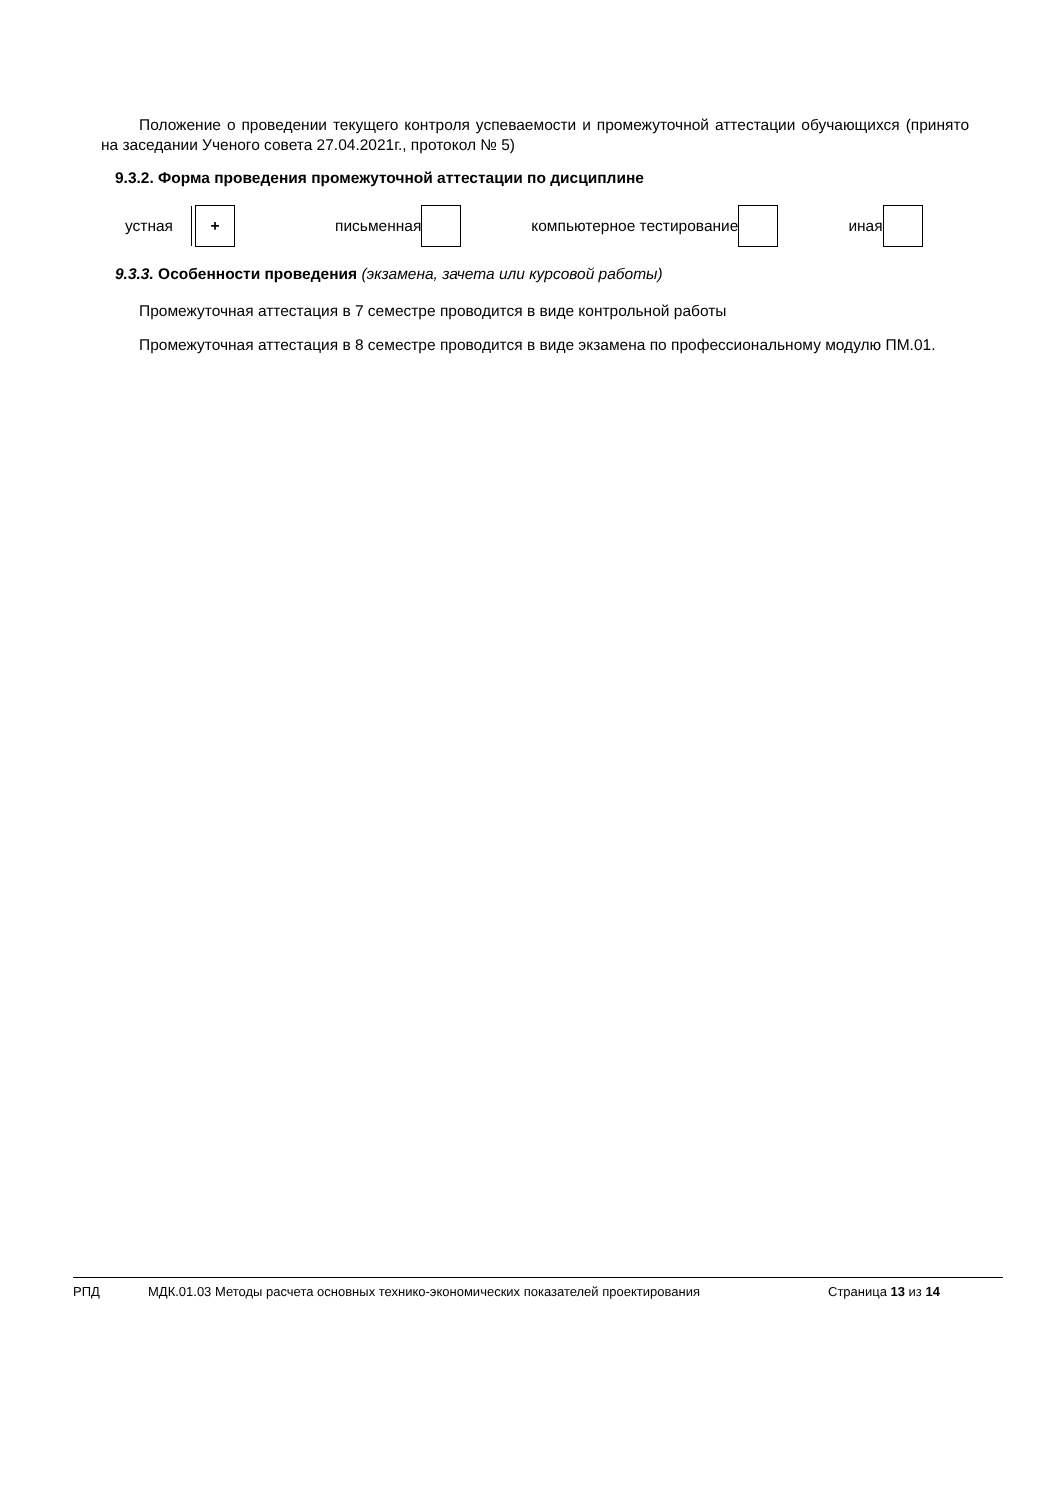Положение о проведении текущего контроля успеваемости и промежуточной аттестации обучающихся (принято на заседании Ученого совета 27.04.2021г., протокол № 5)
9.3.2. Форма проведения промежуточной аттестации по дисциплине
устная + письменная компьютерное тестирование иная
9.3.3. Особенности проведения (экзамена, зачета или курсовой работы)
Промежуточная аттестация в 7 семестре проводится в виде контрольной работы
Промежуточная аттестация в 8 семестре проводится в виде экзамена по профессиональному модулю ПМ.01.
РПД МДК.01.03 Методы расчета основных технико-экономических показателей проектирования Страница 13 из 14